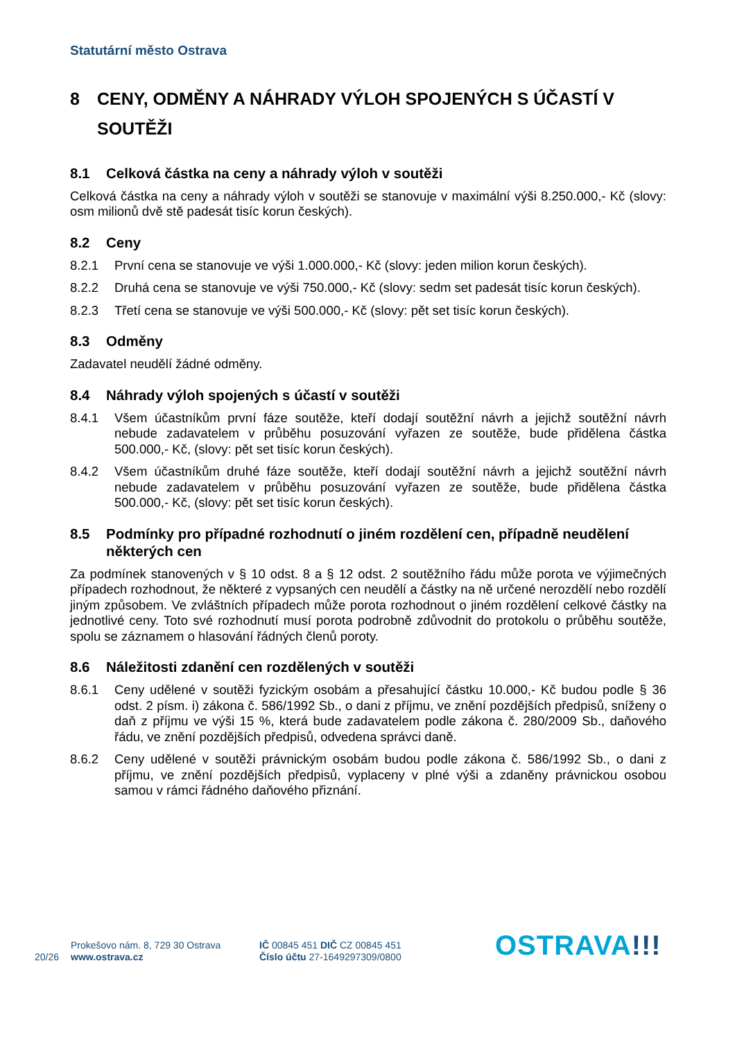Statutární město Ostrava
8 CENY, ODMĚNY A NÁHRADY VÝLOH SPOJENÝCH S ÚČASTÍ V SOUTĚŽI
8.1 Celková částka na ceny a náhrady výloh v soutěži
Celková částka na ceny a náhrady výloh v soutěži se stanovuje v maximální výši 8.250.000,- Kč (slovy: osm milionů dvě stě padesát tisíc korun českých).
8.2 Ceny
8.2.1 První cena se stanovuje ve výši 1.000.000,- Kč (slovy: jeden milion korun českých).
8.2.2 Druhá cena se stanovuje ve výši 750.000,- Kč (slovy: sedm set padesát tisíc korun českých).
8.2.3 Třetí cena se stanovuje ve výši 500.000,- Kč (slovy: pět set tisíc korun českých).
8.3 Odměny
Zadavatel neudělí žádné odměny.
8.4 Náhrady výloh spojených s účastí v soutěži
8.4.1 Všem účastníkům první fáze soutěže, kteří dodají soutěžní návrh a jejichž soutěžní návrh nebude zadavatelem v průběhu posuzování vyřazen ze soutěže, bude přidělena částka 500.000,- Kč, (slovy: pět set tisíc korun českých).
8.4.2 Všem účastníkům druhé fáze soutěže, kteří dodají soutěžní návrh a jejichž soutěžní návrh nebude zadavatelem v průběhu posuzování vyřazen ze soutěže, bude přidělena částka 500.000,- Kč, (slovy: pět set tisíc korun českých).
8.5 Podmínky pro případné rozhodnutí o jiném rozdělení cen, případně neudělení některých cen
Za podmínek stanovených v § 10 odst. 8 a § 12 odst. 2 soutěžního řádu může porota ve výjimečných případech rozhodnout, že některé z vypsaných cen neudělí a částky na ně určené nerozdělí nebo rozdělí jiným způsobem. Ve zvláštních případech může porota rozhodnout o jiném rozdělení celkové částky na jednotlivé ceny. Toto své rozhodnutí musí porota podrobně zdůvodnit do protokolu o průběhu soutěže, spolu se záznamem o hlasování řádných členů poroty.
8.6 Náležitosti zdanění cen rozdělených v soutěži
8.6.1 Ceny udělené v soutěži fyzickým osobám a přesahující částku 10.000,- Kč budou podle § 36 odst. 2 písm. i) zákona č. 586/1992 Sb., o dani z příjmu, ve znění pozdějších předpisů, sníženy o daň z příjmu ve výši 15 %, která bude zadavatelem podle zákona č. 280/2009 Sb., daňového řádu, ve znění pozdějších předpisů, odvedena správci daně.
8.6.2 Ceny udělené v soutěži právnickým osobám budou podle zákona č. 586/1992 Sb., o dani z příjmu, ve znění pozdějších předpisů, vyplaceny v plné výši a zdaněny právnickou osobou samou v rámci řádného daňového přiznání.
20/26
Prokešovo nám. 8, 729 30 Ostrava
www.ostrava.cz
IČ 00845 451 DIČ CZ 00845 451
Číslo účtu 27-1649297309/0800
OSTRAVA!!!